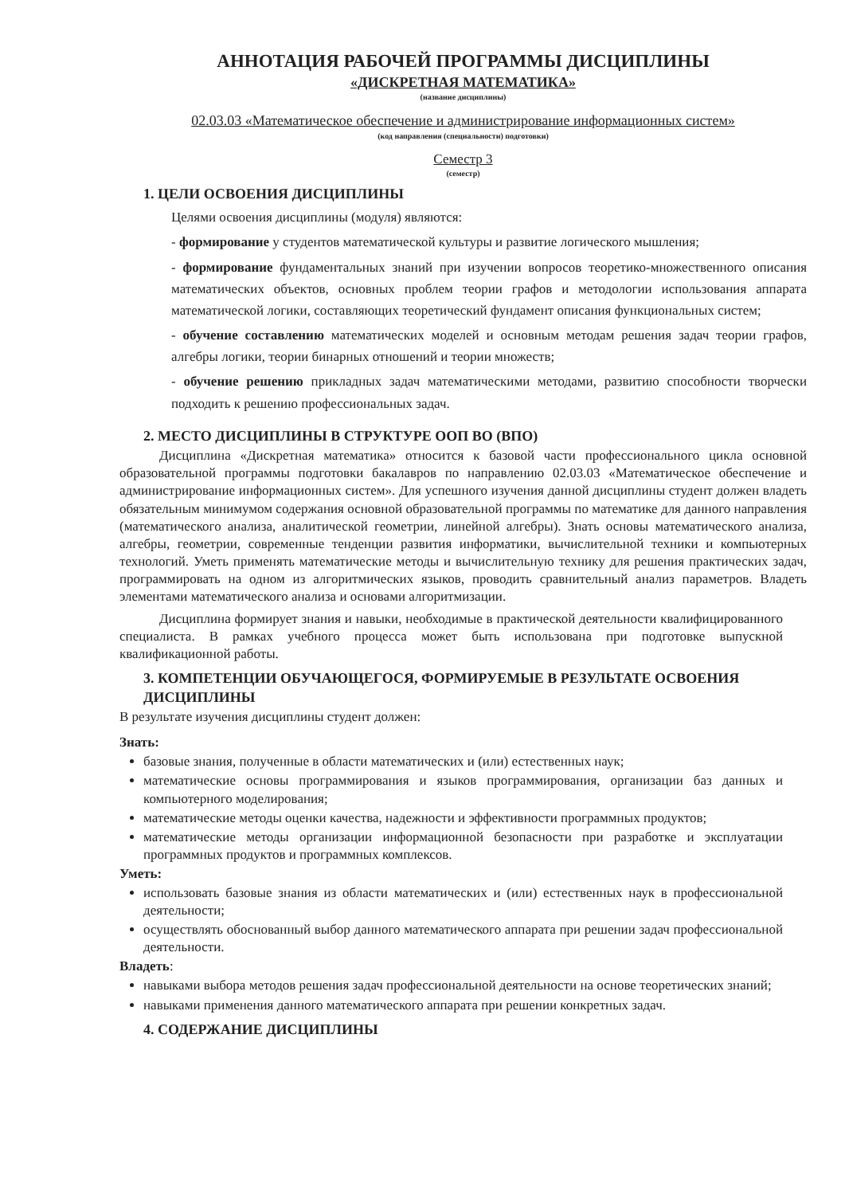АННОТАЦИЯ РАБОЧЕЙ ПРОГРАММЫ ДИСЦИПЛИНЫ
«ДИСКРЕТНАЯ МАТЕМАТИКА»
(название дисциплины)
02.03.03 «Математическое обеспечение и администрирование информационных систем»
(код направления (специальности) подготовки)
Семестр 3
(семестр)
1. ЦЕЛИ ОСВОЕНИЯ ДИСЦИПЛИНЫ
Целями освоения дисциплины (модуля) являются:
- формирование у студентов математической культуры и развитие логического мышления;
- формирование фундаментальных знаний при изучении вопросов теоретико-множественного описания математических объектов, основных проблем теории графов и методологии использования аппарата математической логики, составляющих теоретический фундамент описания функциональных систем;
- обучение составлению математических моделей и основным методам решения задач теории графов, алгебры логики, теории бинарных отношений и теории множеств;
- обучение решению прикладных задач математическими методами, развитию способности творчески подходить к решению профессиональных задач.
2. МЕСТО ДИСЦИПЛИНЫ В СТРУКТУРЕ ООП ВО (ВПО)
Дисциплина «Дискретная математика» относится к базовой части профессионального цикла основной образовательной программы подготовки бакалавров по направлению 02.03.03 «Математическое обеспечение и администрирование информационных систем». Для успешного изучения данной дисциплины студент должен владеть обязательным минимумом содержания основной образовательной программы по математике для данного направления (математического анализа, аналитической геометрии, линейной алгебры). Знать основы математического анализа, алгебры, геометрии, современные тенденции развития информатики, вычислительной техники и компьютерных технологий. Уметь применять математические методы и вычислительную технику для решения практических задач, программировать на одном из алгоритмических языков, проводить сравнительный анализ параметров. Владеть элементами математического анализа и основами алгоритмизации.
Дисциплина формирует знания и навыки, необходимые в практической деятельности квалифицированного специалиста. В рамках учебного процесса может быть использована при подготовке выпускной квалификационной работы.
3. КОМПЕТЕНЦИИ ОБУЧАЮЩЕГОСЯ, ФОРМИРУЕМЫЕ В РЕЗУЛЬТАТЕ ОСВОЕНИЯ ДИСЦИПЛИНЫ
В результате изучения дисциплины студент должен:
Знать:
базовые знания, полученные в области математических и (или) естественных наук;
математические основы программирования и языков программирования, организации баз данных и компьютерного моделирования;
математические методы оценки качества, надежности и эффективности программных продуктов;
математические методы организации информационной безопасности при разработке и эксплуатации программных продуктов и программных комплексов.
Уметь:
использовать базовые знания из области математических и (или) естественных наук в профессиональной деятельности;
осуществлять обоснованный выбор данного математического аппарата при решении задач профессиональной деятельности.
Владеть:
навыками выбора методов решения задач профессиональной деятельности на основе теоретических знаний;
навыками применения данного математического аппарата при решении конкретных задач.
4. СОДЕРЖАНИЕ ДИСЦИПЛИНЫ